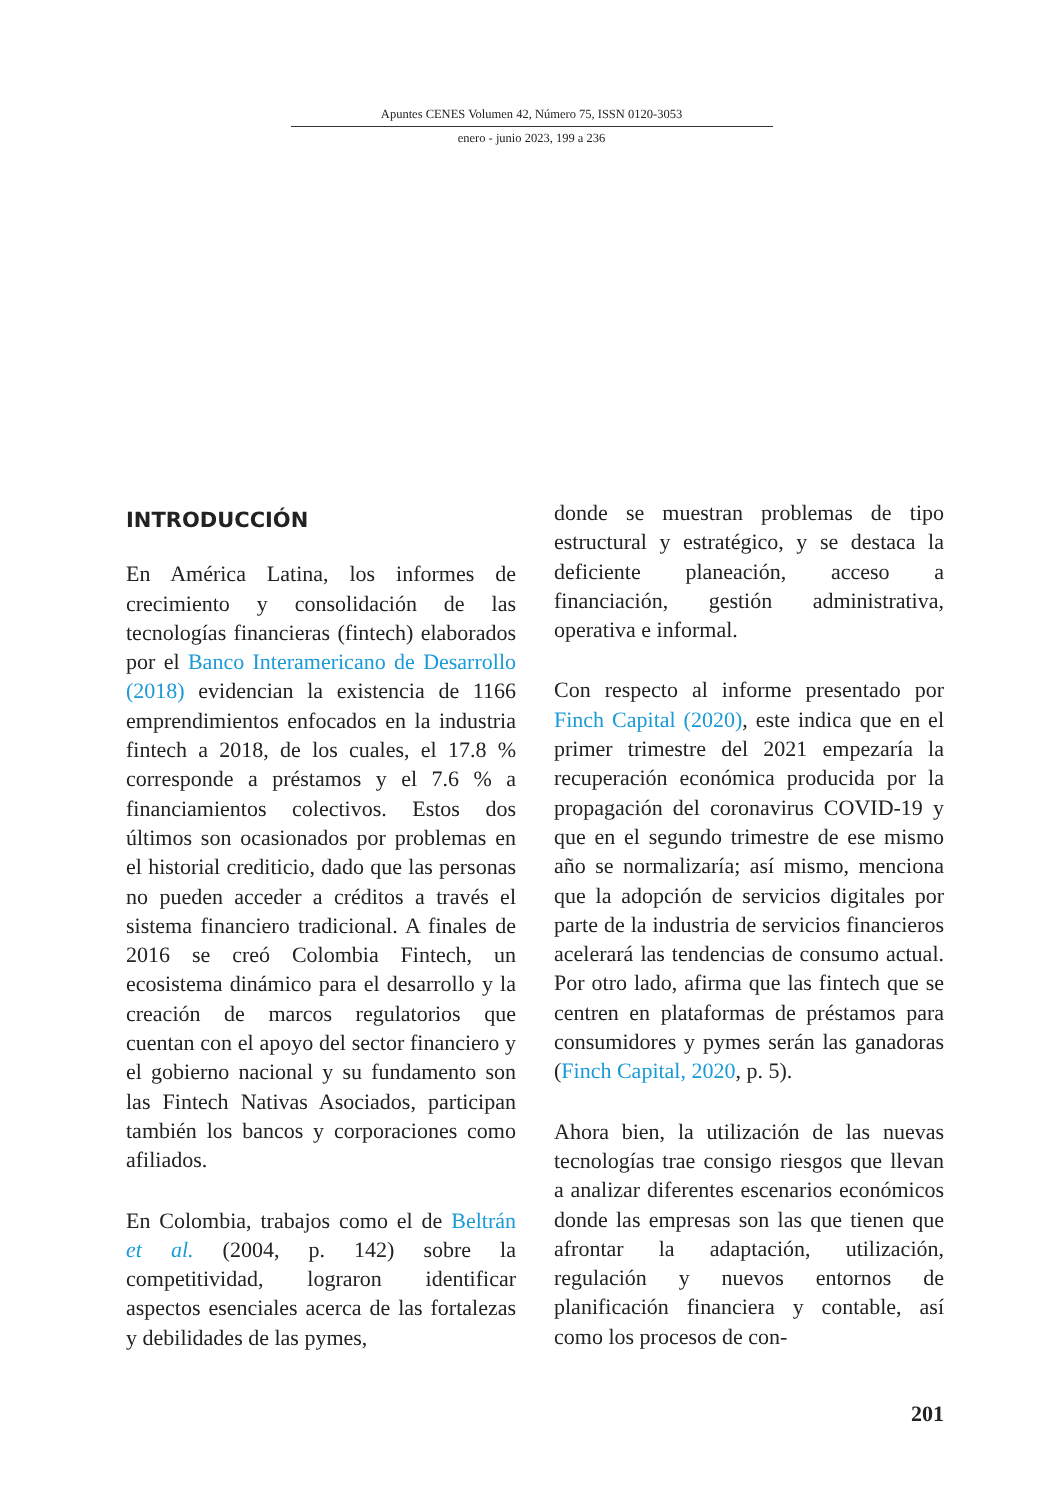Apuntes CENES Volumen 42, Número 75, ISSN 0120-3053
enero - junio 2023, 199 a 236
INTRODUCCIÓN
En América Latina, los informes de crecimiento y consolidación de las tecnologías financieras (fintech) elaborados por el Banco Interamericano de Desarrollo (2018) evidencian la existencia de 1166 emprendimientos enfocados en la industria fintech a 2018, de los cuales, el 17.8 % corresponde a préstamos y el 7.6 % a financiamientos colectivos. Estos dos últimos son ocasionados por problemas en el historial crediticio, dado que las personas no pueden acceder a créditos a través el sistema financiero tradicional. A finales de 2016 se creó Colombia Fintech, un ecosistema dinámico para el desarrollo y la creación de marcos regulatorios que cuentan con el apoyo del sector financiero y el gobierno nacional y su fundamento son las Fintech Nativas Asociados, participan también los bancos y corporaciones como afiliados.
En Colombia, trabajos como el de Beltrán et al. (2004, p. 142) sobre la competitividad, lograron identificar aspectos esenciales acerca de las fortalezas y debilidades de las pymes,
donde se muestran problemas de tipo estructural y estratégico, y se destaca la deficiente planeación, acceso a financiación, gestión administrativa, operativa e informal.
Con respecto al informe presentado por Finch Capital (2020), este indica que en el primer trimestre del 2021 empezaría la recuperación económica producida por la propagación del coronavirus COVID-19 y que en el segundo trimestre de ese mismo año se normalizaría; así mismo, menciona que la adopción de servicios digitales por parte de la industria de servicios financieros acelerará las tendencias de consumo actual. Por otro lado, afirma que las fintech que se centren en plataformas de préstamos para consumidores y pymes serán las ganadoras (Finch Capital, 2020, p. 5).
Ahora bien, la utilización de las nuevas tecnologías trae consigo riesgos que llevan a analizar diferentes escenarios económicos donde las empresas son las que tienen que afrontar la adaptación, utilización, regulación y nuevos entornos de planificación financiera y contable, así como los procesos de con-
201